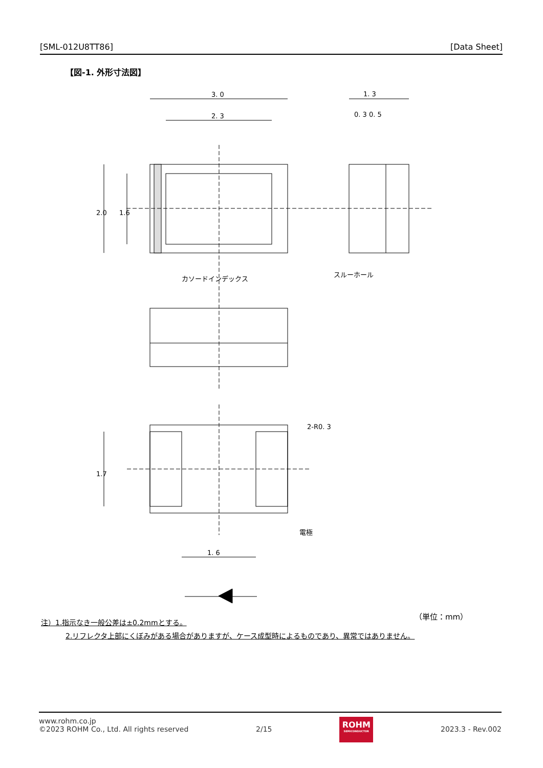[SML-012U8TT86] [Data Sheet]
【図-1. 外形寸法図】
3. 0
2. 3
1. 3
0. 3 0. 5
カソードインデックス
スルーホール
2-R0. 3
電極
1. 6
2.0
1.6
1.7
（単位：mm）
注）1.指示なき一般公差は±0.2mmとする。
2.リフレクタ上部にくぼみがある場合がありますが、ケース成型時によるものであり、異常ではありません。
www.rohm.co.jp
©2023 ROHM Co., Ltd. All rights reserved
2/15
ROHM
SEMICONDUCTOR
2023.3 - Rev.002